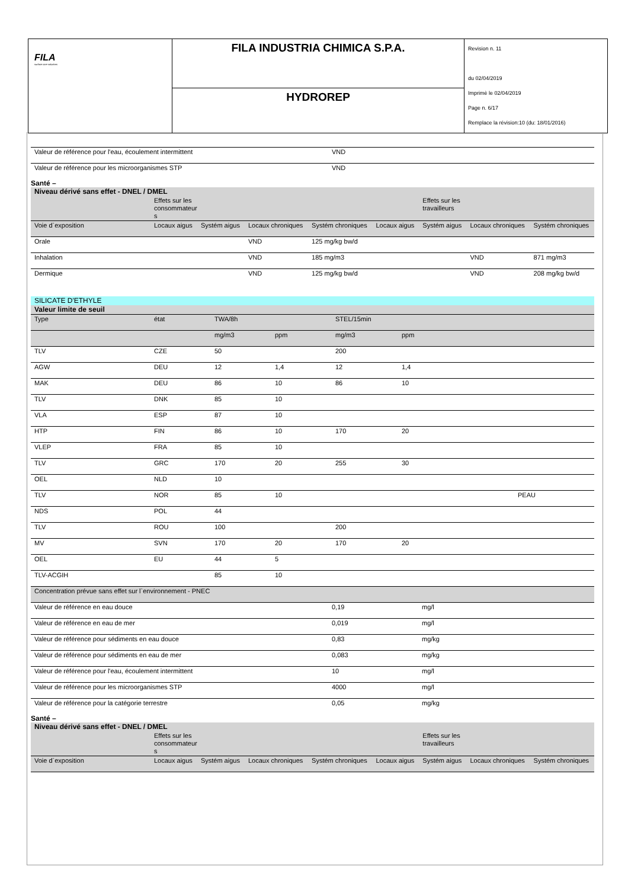FILA
surface care solutions
FILA INDUSTRIA CHIMICA S.P.A.
HYDROREP
Revision n. 11
du 02/04/2019
Imprimè le 02/04/2019
Page n. 6/17
Remplace la révision:10 (du: 18/01/2016)
| Valeur de référence pour l'eau, écoulement intermittent | VND |
| Valeur de référence pour les microorganismes STP | VND |
Santé –
| Niveau dérivé sans effet - DNEL / DMEL | | | | | | | | |
| | Effets sur les consommateur s | | | | | Effets sur les travailleurs | | |
| Voie d`exposition | Locaux aigus | Systém aigus | Locaux chroniques | Systém chroniques | Locaux aigus | Systém aigus | Locaux chroniques | Systém chroniques |
| Orale | | | VND | 125 mg/kg bw/d | | | | |
| Inhalation | | | VND | 185 mg/m3 | | | VND | 871 mg/m3 |
| Dermique | | | VND | 125 mg/kg bw/d | | | VND | 208 mg/kg bw/d |
| SILICATE D'ETHYLE | | | | | | |
| Valeur limite de seuil | | | | | | |
| Type | état | TWA/8h | | STEL/15min | | |
| | | mg/m3 | ppm | mg/m3 | ppm | |
| TLV | CZE | 50 | | 200 | | |
| AGW | DEU | 12 | 1,4 | 12 | 1,4 | |
| MAK | DEU | 86 | 10 | 86 | 10 | |
| TLV | DNK | 85 | 10 | | | |
| VLA | ESP | 87 | 10 | | | |
| HTP | FIN | 86 | 10 | 170 | 20 | |
| VLEP | FRA | 85 | 10 | | | |
| TLV | GRC | 170 | 20 | 255 | 30 | |
| OEL | NLD | 10 | | | | |
| TLV | NOR | 85 | 10 | | | PEAU |
| NDS | POL | 44 | | | | |
| TLV | ROU | 100 | | 200 | | |
| MV | SVN | 170 | 20 | 170 | 20 | |
| OEL | EU | 44 | 5 | | | |
| TLV-ACGIH | | 85 | 10 | | | |
| Concentration prévue sans effet sur l`environnement - PNEC | | |
| Valeur de référence en eau douce | 0,19 | mg/l |
| Valeur de référence en eau de mer | 0,019 | mg/l |
| Valeur de référence pour sédiments en eau douce | 0,83 | mg/kg |
| Valeur de référence pour sédiments en eau de mer | 0,083 | mg/kg |
| Valeur de référence pour l'eau, écoulement intermittent | 10 | mg/l |
| Valeur de référence pour les microorganismes STP | 4000 | mg/l |
| Valeur de référence pour la catégorie terrestre | 0,05 | mg/kg |
Santé –
| Niveau dérivé sans effet - DNEL / DMEL | | | | | | | | |
| | Effets sur les consommateur s | | | | | Effets sur les travailleurs | | |
| Voie d`exposition | Locaux aigus | Systém aigus | Locaux chroniques | Systém chroniques | Locaux aigus | Systém aigus | Locaux chroniques | Systém chroniques |